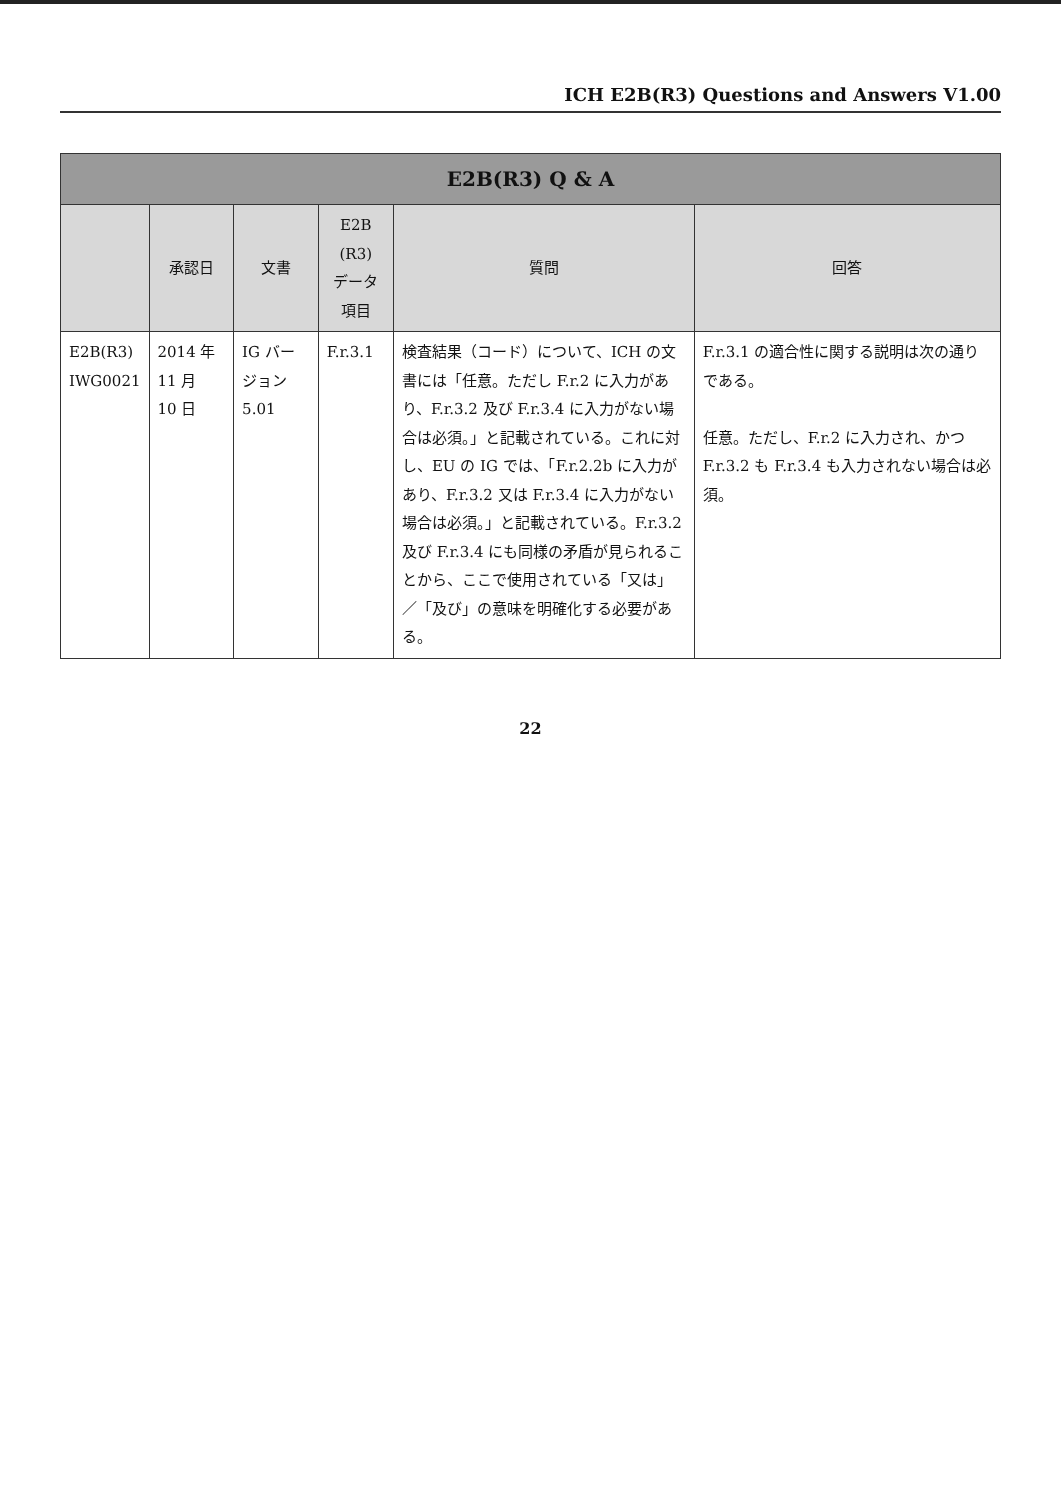ICH E2B(R3) Questions and Answers V1.00
| E2B(R3) Q & A | | | | | |
| --- | --- | --- | --- | --- | --- |
| | 承認日 | 文書 | E2B (R3) データ 項目 | 質問 | 回答 |
| E2B(R3) IWG0021 | 2014 年 11 月 10 日 | IG バー ジョン 5.01 | F.r.3.1 | 検査結果（コード）について、ICH の文書には「任意。ただし F.r.2 に入力があり、F.r.3.2 及び F.r.3.4 に入力がない場合は必須。」と記載されている。これに対し、EU の IG では、「F.r.2.2b に入力があり、F.r.3.2 又は F.r.3.4 に入力がない場合は必須。」と記載されている。F.r.3.2 及び F.r.3.4 にも同様の矛盾が見られることから、ここで使用されている「又は」／「及び」の意味を明確化する必要がある。 | F.r.3.1 の適合性に関する説明は次の通りである。 任意。ただし、F.r.2 に入力され、かつ F.r.3.2 も F.r.3.4 も入力されない場合は必須。 |
22